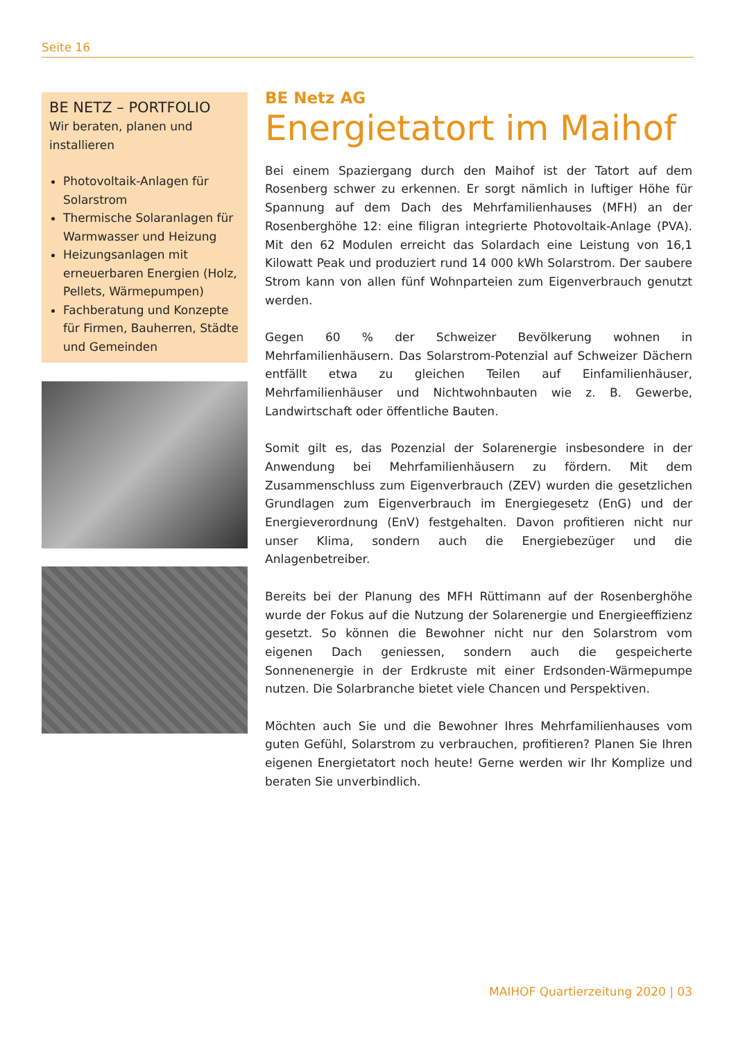Seite 16
BE NETZ – PORTFOLIO
Wir beraten, planen und installieren
Photovoltaik-Anlagen für Solarstrom
Thermische Solaranlagen für Warmwasser und Heizung
Heizungsanlagen mit erneuerbaren Energien (Holz, Pellets, Wärmepumpen)
Fachberatung und Konzepte für Firmen, Bauherren, Städte und Gemeinden
BE Netz AG
Energietatort im Maihof
Bei einem Spaziergang durch den Maihof ist der Tatort auf dem Rosenberg schwer zu erkennen. Er sorgt nämlich in luftiger Höhe für Spannung auf dem Dach des Mehrfamilienhauses (MFH) an der Rosenberghöhe 12: eine filigran integrierte Photovoltaik-Anlage (PVA). Mit den 62 Modulen erreicht das Solardach eine Leistung von 16,1 Kilowatt Peak und produziert rund 14 000 kWh Solarstrom. Der saubere Strom kann von allen fünf Wohnparteien zum Eigenverbrauch genutzt werden.
Gegen 60 % der Schweizer Bevölkerung wohnen in Mehrfamilienhäusern. Das Solarstrom-Potenzial auf Schweizer Dächern entfällt etwa zu gleichen Teilen auf Einfamilienhäuser, Mehrfamilienhäuser und Nichtwohnbauten wie z. B. Gewerbe, Landwirtschaft oder öffentliche Bauten.
Somit gilt es, das Pozenzial der Solarenergie insbesondere in der Anwendung bei Mehrfamilienhäusern zu fördern. Mit dem Zusammenschluss zum Eigenverbrauch (ZEV) wurden die gesetzlichen Grundlagen zum Eigenverbrauch im Energiegesetz (EnG) und der Energieverordnung (EnV) festgehalten. Davon profitieren nicht nur unser Klima, sondern auch die Energiebezüger und die Anlagenbetreiber.
Bereits bei der Planung des MFH Rüttimann auf der Rosenberghöhe wurde der Fokus auf die Nutzung der Solarenergie und Energieeffizienz gesetzt. So können die Bewohner nicht nur den Solarstrom vom eigenen Dach geniessen, sondern auch die gespeicherte Sonnenenergie in der Erdkruste mit einer Erdsonden-Wärmepumpe nutzen. Die Solarbranche bietet viele Chancen und Perspektiven.
Möchten auch Sie und die Bewohner Ihres Mehrfamilienhauses vom guten Gefühl, Solarstrom zu verbrauchen, profitieren? Planen Sie Ihren eigenen Energietatort noch heute! Gerne werden wir Ihr Komplize und beraten Sie unverbindlich.
MAIHOF Quartierzeitung 2020 | 03